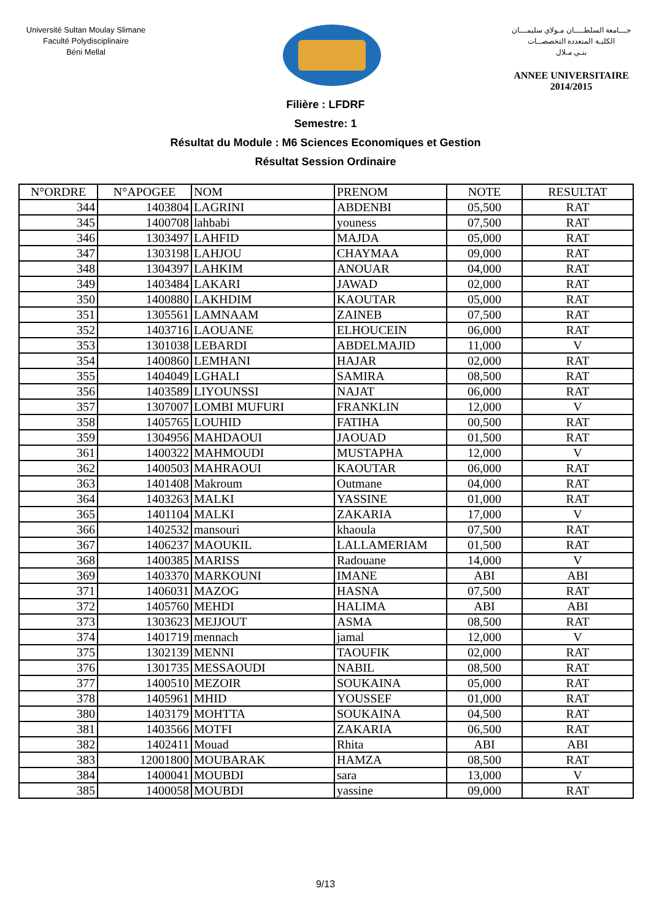Université Sultan Moulay Slimane
Faculté Polydisciplinaire
Béni Mellal
جـــامعة السلطــــان مـولاي سليمـــان
الكليـة المتعددة التخصصــات
بنـي مـلال
ANNEE UNIVERSITAIRE 2014/2015
Filière : LFDRF
Semestre: 1
Résultat du Module : M6 Sciences Economiques et Gestion
Résultat Session Ordinaire
| N°ORDRE | N°APOGEE | NOM | PRENOM | NOTE | RESULTAT |
| --- | --- | --- | --- | --- | --- |
| 344 | 1403804 | LAGRINI | ABDENBI | 05,500 | RAT |
| 345 | 1400708 | lahbabi | youness | 07,500 | RAT |
| 346 | 1303497 | LAHFID | MAJDA | 05,000 | RAT |
| 347 | 1303198 | LAHJOU | CHAYMAA | 09,000 | RAT |
| 348 | 1304397 | LAHKIM | ANOUAR | 04,000 | RAT |
| 349 | 1403484 | LAKARI | JAWAD | 02,000 | RAT |
| 350 | 1400880 | LAKHDIM | KAOUTAR | 05,000 | RAT |
| 351 | 1305561 | LAMNAAM | ZAINEB | 07,500 | RAT |
| 352 | 1403716 | LAOUANE | ELHOUCEIN | 06,000 | RAT |
| 353 | 1301038 | LEBARDI | ABDELMAJID | 11,000 | V |
| 354 | 1400860 | LEMHANI | HAJAR | 02,000 | RAT |
| 355 | 1404049 | LGHALI | SAMIRA | 08,500 | RAT |
| 356 | 1403589 | LIYOUNSSI | NAJAT | 06,000 | RAT |
| 357 | 1307007 | LOMBI MUFURI | FRANKLIN | 12,000 | V |
| 358 | 1405765 | LOUHID | FATIHA | 00,500 | RAT |
| 359 | 1304956 | MAHDAOUI | JAOUAD | 01,500 | RAT |
| 361 | 1400322 | MAHMOUDI | MUSTAPHA | 12,000 | V |
| 362 | 1400503 | MAHRAOUI | KAOUTAR | 06,000 | RAT |
| 363 | 1401408 | Makroum | Outmane | 04,000 | RAT |
| 364 | 1403263 | MALKI | YASSINE | 01,000 | RAT |
| 365 | 1401104 | MALKI | ZAKARIA | 17,000 | V |
| 366 | 1402532 | mansouri | khaoula | 07,500 | RAT |
| 367 | 1406237 | MAOUKIL | LALLAMERIAM | 01,500 | RAT |
| 368 | 1400385 | MARISS | Radouane | 14,000 | V |
| 369 | 1403370 | MARKOUNI | IMANE | ABI | ABI |
| 371 | 1406031 | MAZOG | HASNA | 07,500 | RAT |
| 372 | 1405760 | MEHDI | HALIMA | ABI | ABI |
| 373 | 1303623 | MEJJOUT | ASMA | 08,500 | RAT |
| 374 | 1401719 | mennach | jamal | 12,000 | V |
| 375 | 1302139 | MENNI | TAOUFIK | 02,000 | RAT |
| 376 | 1301735 | MESSAOUDI | NABIL | 08,500 | RAT |
| 377 | 1400510 | MEZOIR | SOUKAINA | 05,000 | RAT |
| 378 | 1405961 | MHID | YOUSSEF | 01,000 | RAT |
| 380 | 1403179 | MOHTTA | SOUKAINA | 04,500 | RAT |
| 381 | 1403566 | MOTFI | ZAKARIA | 06,500 | RAT |
| 382 | 1402411 | Mouad | Rhita | ABI | ABI |
| 383 | 12001800 | MOUBARAK | HAMZA | 08,500 | RAT |
| 384 | 1400041 | MOUBDI | sara | 13,000 | V |
| 385 | 1400058 | MOUBDI | yassine | 09,000 | RAT |
9/13